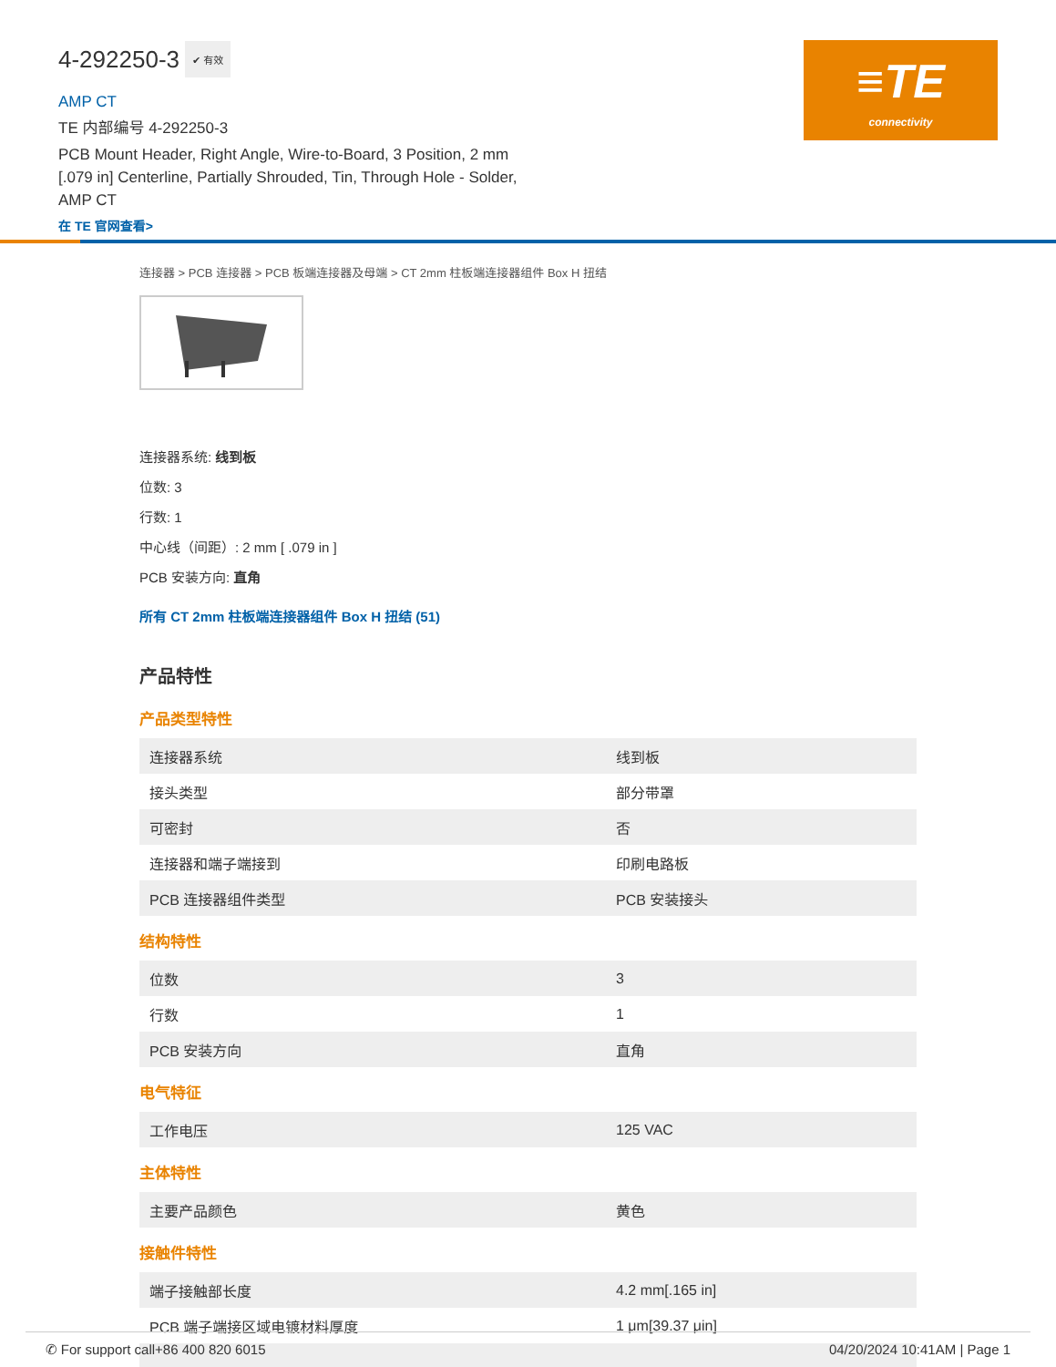4-292250-3
✔ 有效
AMP CT
TE 内部编号 4-292250-3
PCB Mount Header, Right Angle, Wire-to-Board, 3 Position, 2 mm [.079 in] Centerline, Partially Shrouded, Tin, Through Hole - Solder, AMP CT
在 TE 官网查看>
≡TE
connectivity
连接器 > PCB 连接器 > PCB 板端连接器及母端 > CT 2mm 柱板端连接器组件 Box H 扭结
连接器系统: 线到板
位数: 3
行数: 1
中心线（间距）: 2 mm [ .079 in ]
PCB 安装方向: 直角
所有 CT 2mm 柱板端连接器组件 Box H 扭结 (51)
产品特性
产品类型特性
| 连接器系统 | 线到板 |
| 接头类型 | 部分带罩 |
| 可密封 | 否 |
| 连接器和端子端接到 | 印刷电路板 |
| PCB 连接器组件类型 | PCB 安装接头 |
结构特性
| 位数 | 3 |
| 行数 | 1 |
| PCB 安装方向 | 直角 |
电气特征
| 工作电压 | 125 VAC |
主体特性
| 主要产品颜色 | 黄色 |
接触件特性
| 端子接触部长度 | 4.2 mm[.165 in] |
| PCB 端子端接区域电镀材料厚度 | 1 μm[39.37 μin] |
✆ For support call+86 400 820 6015 04/20/2024 10:41AM | Page 1